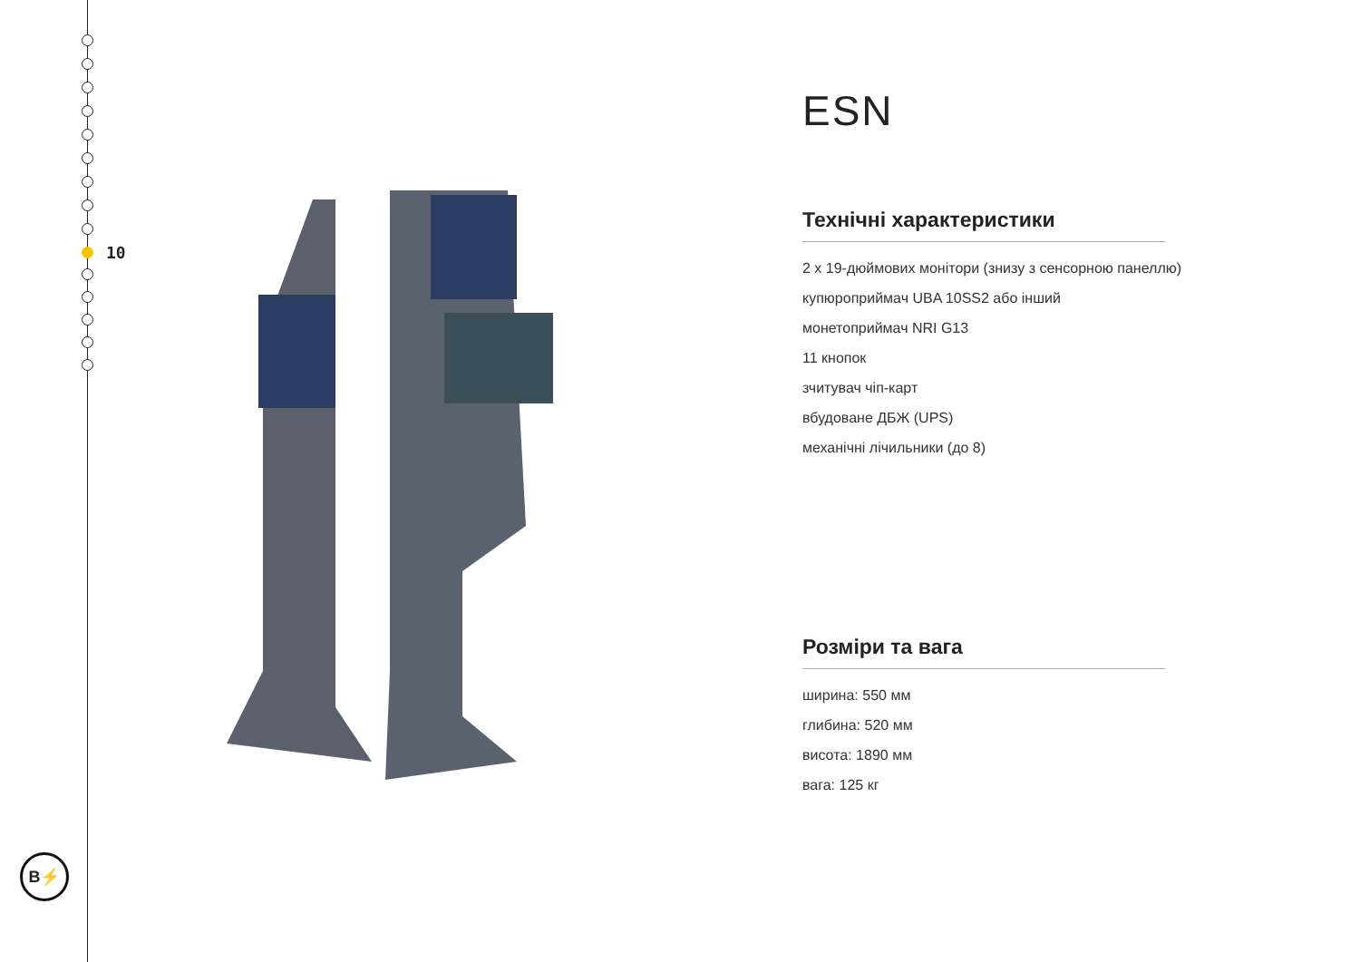10
B⚡
ESN
Технічні характеристики
2 х 19-дюймових монітори (знизу з сенсорною панеллю)
купюроприймач UBA 10SS2 або інший
монетоприймач NRI G13
11 кнопок
зчитувач чіп-карт
вбудоване ДБЖ (UPS)
механічні лічильники (до 8)
Розміри та вага
ширина: 550 мм
глибина: 520 мм
висота: 1890 мм
вага: 125 кг